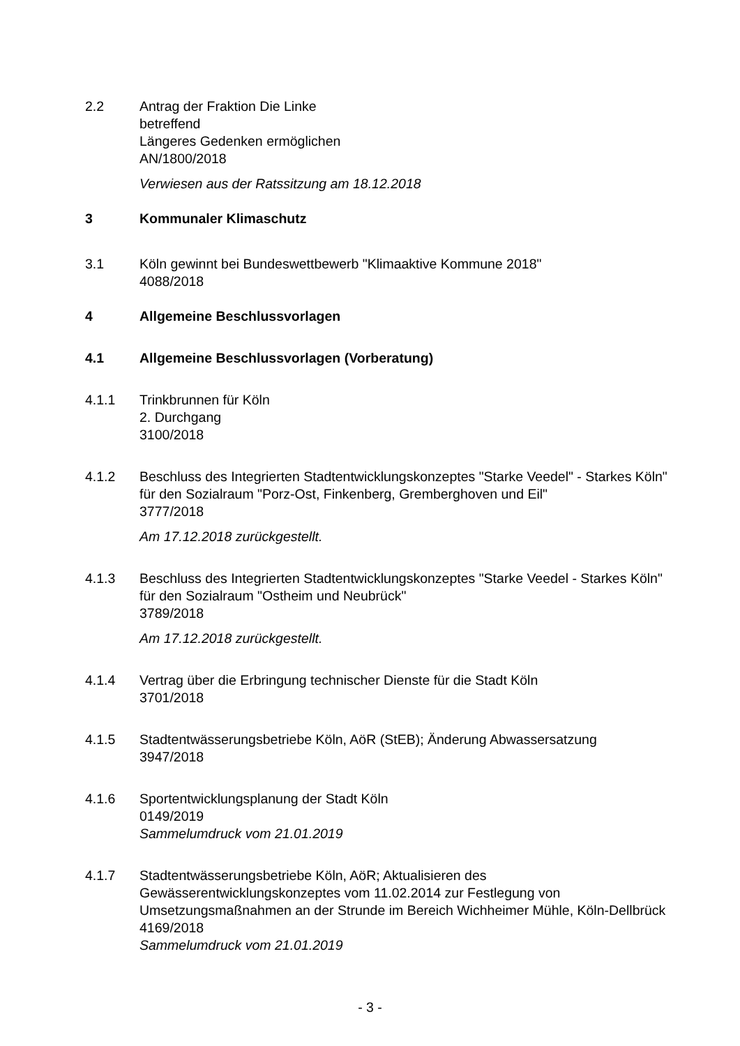2.2 Antrag der Fraktion Die Linke
betreffend
Längeres Gedenken ermöglichen
AN/1800/2018
Verwiesen aus der Ratssitzung am 18.12.2018
3 Kommunaler Klimaschutz
3.1 Köln gewinnt bei Bundeswettbewerb "Klimaaktive Kommune 2018"
4088/2018
4 Allgemeine Beschlussvorlagen
4.1 Allgemeine Beschlussvorlagen (Vorberatung)
4.1.1 Trinkbrunnen für Köln
2. Durchgang
3100/2018
4.1.2 Beschluss des Integrierten Stadtentwicklungskonzeptes "Starke Veedel" - Starkes Köln" für den Sozialraum "Porz-Ost, Finkenberg, Gremberghoven und Eil"
3777/2018
Am 17.12.2018 zurückgestellt.
4.1.3 Beschluss des Integrierten Stadtentwicklungskonzeptes "Starke Veedel - Starkes Köln" für den Sozialraum "Ostheim und Neubrück"
3789/2018
Am 17.12.2018 zurückgestellt.
4.1.4 Vertrag über die Erbringung technischer Dienste für die Stadt Köln
3701/2018
4.1.5 Stadtentwässerungsbetriebe Köln, AöR (StEB); Änderung Abwassersatzung
3947/2018
4.1.6 Sportentwicklungsplanung der Stadt Köln
0149/2019
Sammelumdruck vom 21.01.2019
4.1.7 Stadtentwässerungsbetriebe Köln, AöR; Aktualisieren des Gewässerentwicklungskonzeptes vom 11.02.2014 zur Festlegung von Umsetzungsmaßnahmen an der Strunde im Bereich Wichheimer Mühle, Köln-Dellbrück
4169/2018
Sammelumdruck vom 21.01.2019
- 3 -